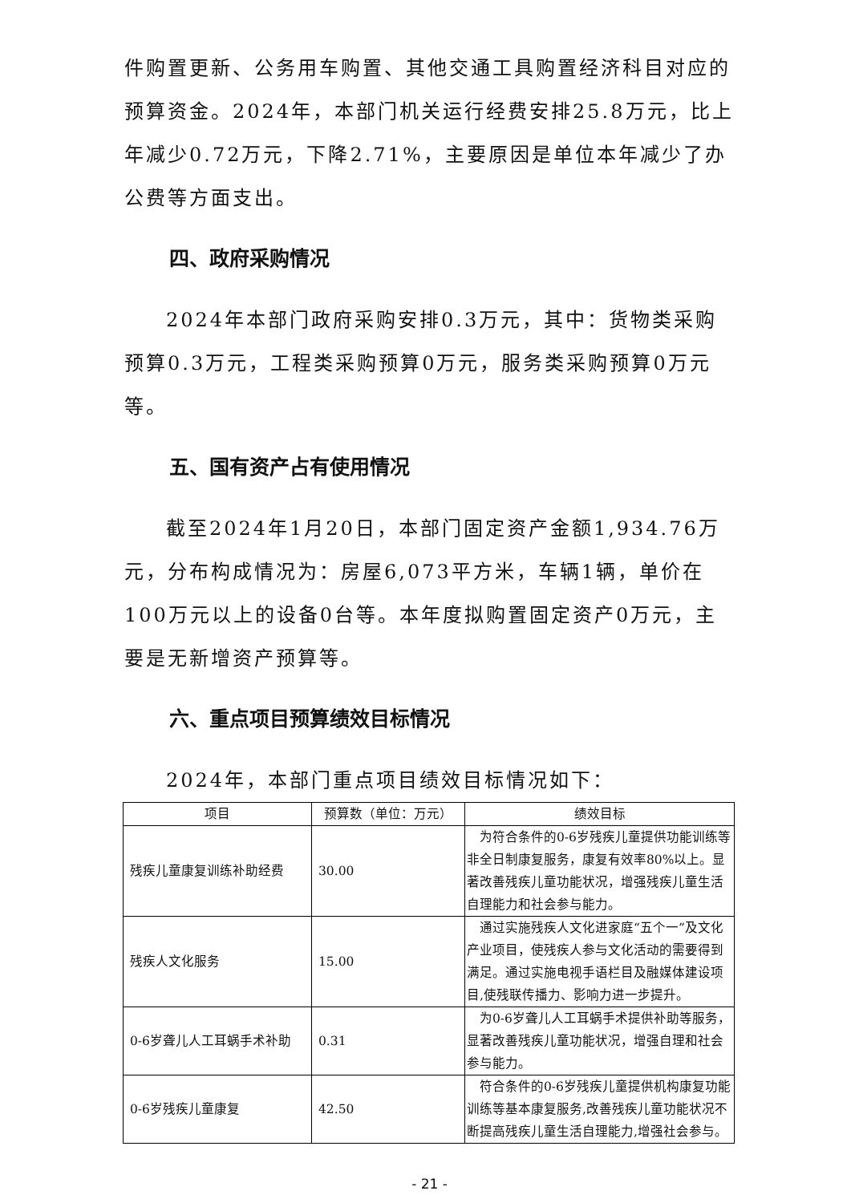件购置更新、公务用车购置、其他交通工具购置经济科目对应的预算资金。2024年，本部门机关运行经费安排25.8万元，比上年减少0.72万元，下降2.71%，主要原因是单位本年减少了办公费等方面支出。
四、政府采购情况
2024年本部门政府采购安排0.3万元，其中：货物类采购预算0.3万元，工程类采购预算0万元，服务类采购预算0万元等。
五、国有资产占有使用情况
截至2024年1月20日，本部门固定资产金额1,934.76万元，分布构成情况为：房屋6,073平方米，车辆1辆，单价在100万元以上的设备0台等。本年度拟购置固定资产0万元，主要是无新增资产预算等。
六、重点项目预算绩效目标情况
2024年，本部门重点项目绩效目标情况如下：
| 项目 | 预算数（单位：万元） | 绩效目标 |
| --- | --- | --- |
| 残疾儿童康复训练补助经费 | 30.00 | 为符合条件的0-6岁残疾儿童提供功能训练等非全日制康复服务，康复有效率80%以上。显著改善残疾儿童功能状况，增强残疾儿童生活自理能力和社会参与能力。 |
| 残疾人文化服务 | 15.00 | 通过实施残疾人文化进家庭“五个一”及文化产业项目，使残疾人参与文化活动的需要得到满足。通过实施电视手语栏目及融媒体建设项目,使残联传播力、影响力进一步提升。 |
| 0-6岁聋儿人工耳蜗手术补助 | 0.31 | 为0-6岁聋儿人工耳蜗手术提供补助等服务，显著改善残疾儿童功能状况，增强自理和社会参与能力。 |
| 0-6岁残疾儿童康复 | 42.50 | 符合条件的0-6岁残疾儿童提供机构康复功能训练等基本康复服务,改善残疾儿童功能状况不断提高残疾儿童生活自理能力,增强社会参与。 |
- 21 -